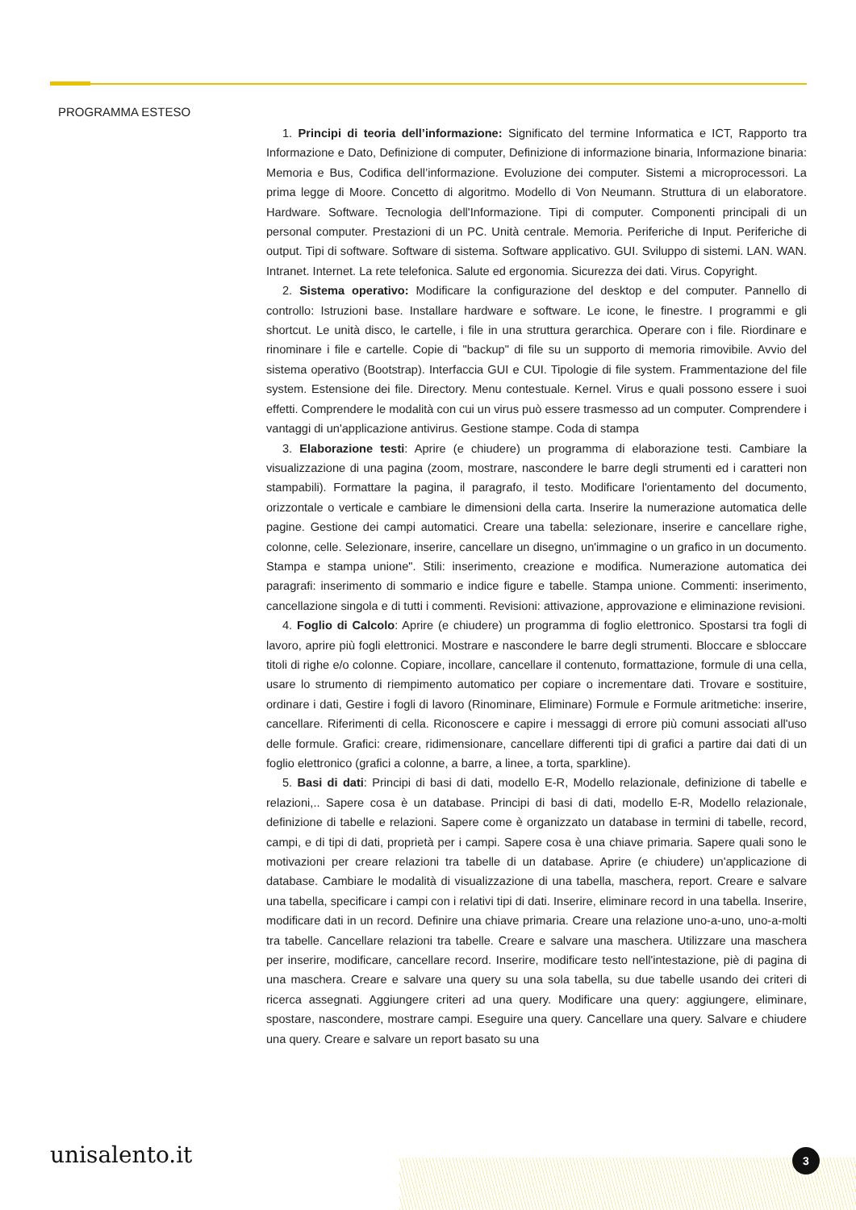PROGRAMMA ESTESO
1. Principi di teoria dell’informazione: Significato del termine Informatica e ICT, Rapporto tra Informazione e Dato, Definizione di computer, Definizione di informazione binaria, Informazione binaria: Memoria e Bus, Codifica dell’informazione. Evoluzione dei computer. Sistemi a microprocessori. La prima legge di Moore. Concetto di algoritmo. Modello di Von Neumann. Struttura di un elaboratore. Hardware. Software. Tecnologia dell'Informazione. Tipi di computer. Componenti principali di un personal computer. Prestazioni di un PC. Unità centrale. Memoria. Periferiche di Input. Periferiche di output. Tipi di software. Software di sistema. Software applicativo. GUI. Sviluppo di sistemi. LAN. WAN. Intranet. Internet. La rete telefonica. Salute ed ergonomia. Sicurezza dei dati. Virus. Copyright.
2. Sistema operativo: Modificare la configurazione del desktop e del computer. Pannello di controllo: Istruzioni base. Installare hardware e software. Le icone, le finestre. I programmi e gli shortcut. Le unità disco, le cartelle, i file in una struttura gerarchica. Operare con i file. Riordinare e rinominare i file e cartelle. Copie di "backup" di file su un supporto di memoria rimovibile. Avvio del sistema operativo (Bootstrap). Interfaccia GUI e CUI. Tipologie di file system. Frammentazione del file system. Estensione dei file. Directory. Menu contestuale. Kernel. Virus e quali possono essere i suoi effetti. Comprendere le modalità con cui un virus può essere trasmesso ad un computer. Comprendere i vantaggi di un'applicazione antivirus. Gestione stampe. Coda di stampa
3. Elaborazione testi: Aprire (e chiudere) un programma di elaborazione testi. Cambiare la visualizzazione di una pagina (zoom, mostrare, nascondere le barre degli strumenti ed i caratteri non stampabili). Formattare la pagina, il paragrafo, il testo. Modificare l'orientamento del documento, orizzontale o verticale e cambiare le dimensioni della carta. Inserire la numerazione automatica delle pagine. Gestione dei campi automatici. Creare una tabella: selezionare, inserire e cancellare righe, colonne, celle. Selezionare, inserire, cancellare un disegno, un'immagine o un grafico in un documento. Stampa e stampa unione". Stili: inserimento, creazione e modifica. Numerazione automatica dei paragrafi: inserimento di sommario e indice figure e tabelle. Stampa unione. Commenti: inserimento, cancellazione singola e di tutti i commenti. Revisioni: attivazione, approvazione e eliminazione revisioni.
4. Foglio di Calcolo: Aprire (e chiudere) un programma di foglio elettronico. Spostarsi tra fogli di lavoro, aprire più fogli elettronici. Mostrare e nascondere le barre degli strumenti. Bloccare e sbloccare titoli di righe e/o colonne. Copiare, incollare, cancellare il contenuto, formattazione, formule di una cella, usare lo strumento di riempimento automatico per copiare o incrementare dati. Trovare e sostituire, ordinare i dati, Gestire i fogli di lavoro (Rinominare, Eliminare) Formule e Formule aritmetiche: inserire, cancellare. Riferimenti di cella. Riconoscere e capire i messaggi di errore più comuni associati all'uso delle formule. Grafici: creare, ridimensionare, cancellare differenti tipi di grafici a partire dai dati di un foglio elettronico (grafici a colonne, a barre, a linee, a torta, sparkline).
5. Basi di dati: Principi di basi di dati, modello E-R, Modello relazionale, definizione di tabelle e relazioni,.. Sapere cosa è un database. Principi di basi di dati, modello E-R, Modello relazionale, definizione di tabelle e relazioni. Sapere come è organizzato un database in termini di tabelle, record, campi, e di tipi di dati, proprietà per i campi. Sapere cosa è una chiave primaria. Sapere quali sono le motivazioni per creare relazioni tra tabelle di un database. Aprire (e chiudere) un'applicazione di database. Cambiare le modalità di visualizzazione di una tabella, maschera, report. Creare e salvare una tabella, specificare i campi con i relativi tipi di dati. Inserire, eliminare record in una tabella. Inserire, modificare dati in un record. Definire una chiave primaria. Creare una relazione uno-a-uno, uno-a-molti tra tabelle. Cancellare relazioni tra tabelle. Creare e salvare una maschera. Utilizzare una maschera per inserire, modificare, cancellare record. Inserire, modificare testo nell'intestazione, piè di pagina di una maschera. Creare e salvare una query su una sola tabella, su due tabelle usando dei criteri di ricerca assegnati. Aggiungere criteri ad una query. Modificare una query: aggiungere, eliminare, spostare, nascondere, mostrare campi. Eseguire una query. Cancellare una query. Salvare e chiudere una query. Creare e salvare un report basato su una
unisalento.it 3